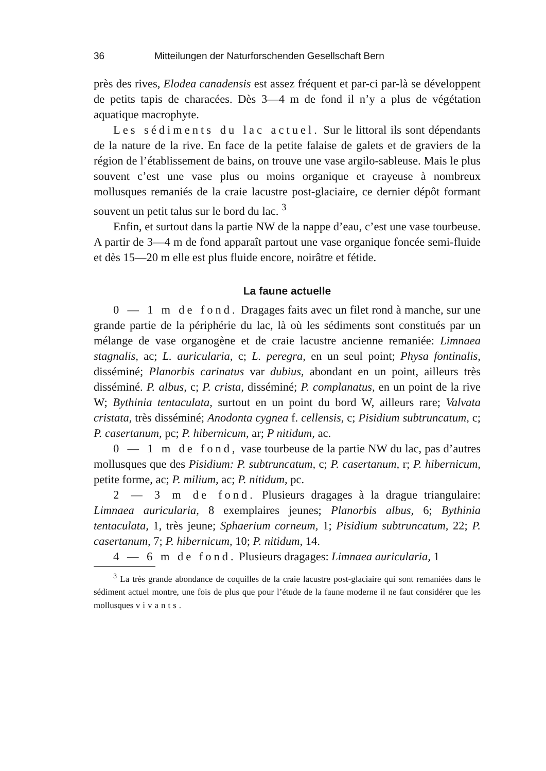36 Mitteilungen der Naturforschenden Gesellschaft Bern
près des rives, Elodea canadensis est assez fréquent et par-ci par-là se développent de petits tapis de characées. Dès 3—4 m de fond il n’y a plus de végétation aquatique macrophyte.
Les sédiments du lac actuel. Sur le littoral ils sont dépendants de la nature de la rive. En face de la petite falaise de galets et de graviers de la région de l’établissement de bains, on trouve une vase argilo-sableuse. Mais le plus souvent c’est une vase plus ou moins organique et crayeuse à nombreux mollusques remaniés de la craie lacustre post-glaciaire, ce dernier dépôt formant souvent un petit talus sur le bord du lac. <sup>3</sup>
Enfin, et surtout dans la partie NW de la nappe d’eau, c’est une vase tourbeuse. A partir de 3—4 m de fond apparaît partout une vase organique foncée semi-fluide et dès 15—20 m elle est plus fluide encore, noirâtre et fétide.
La faune actuelle
0 — 1 m de fond. Dragages faits avec un filet rond à manche, sur une grande partie de la périphérie du lac, là où les sédiments sont constitués par un mélange de vase organogène et de craie lacustre ancienne remaniée: Limnaea stagnalis, ac; L. auricularia, c; L. peregra, en un seul point; Physa fontinalis, disséminé; Planorbis carinatus var dubius, abondant en un point, ailleurs très disséminé. P. albus, c; P. crista, disséminé; P. complanatus, en un point de la rive W; Bythinia tentaculata, surtout en un point du bord W, ailleurs rare; Valvata cristata, très disséminé; Anodonta cygnea f. cellensis, c; Pisidium subtruncatum, c; P. casertanum, pc; P. hibernicum, ar; P nitidum, ac.
0 — 1 m de fond, vase tourbeuse de la partie NW du lac, pas d’autres mollusques que des Pisidium: P. subtruncatum, c; P. casertanum, r; P. hibernicum, petite forme, ac; P. milium, ac; P. nitidum, pc.
2 — 3 m de fond. Plusieurs dragages à la drague triangulaire: Limnaea auricularia, 8 exemplaires jeunes; Planorbis albus, 6; Bythinia tentaculata, 1, très jeune; Sphaerium corneum, 1; Pisidium subtruncatum, 22; P. casertanum, 7; P. hibernicum, 10; P. nitidum, 14.
4 — 6 m de fond. Plusieurs dragages: Limnaea auricularia, 1
<sup>3</sup> La très grande abondance de coquilles de la craie lacustre post-glaciaire qui sont remaniées dans le sédiment actuel montre, une fois de plus que pour l’étude de la faune moderne il ne faut considérer que les mollusques vivants.